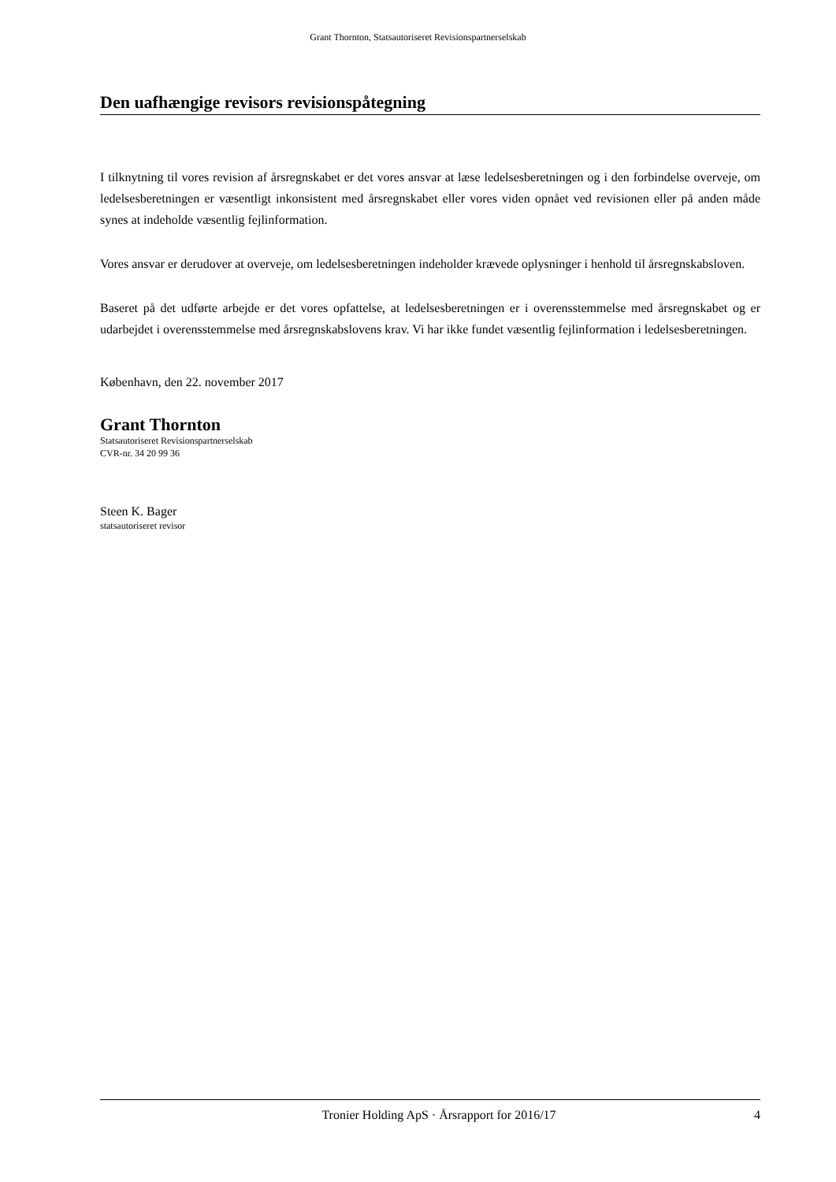Grant Thornton, Statsautoriseret Revisionspartnerselskab
Den uafhængige revisors revisionspåtegning
I tilknytning til vores revision af årsregnskabet er det vores ansvar at læse ledelsesberetningen og i den forbindelse overveje, om ledelsesberetningen er væsentligt inkonsistent med årsregnskabet eller vores viden opnået ved revisionen eller på anden måde synes at indeholde væsentlig fejlinformation.
Vores ansvar er derudover at overveje, om ledelsesberetningen indeholder krævede oplysninger i henhold til årsregnskabsloven.
Baseret på det udførte arbejde er det vores opfattelse, at ledelsesberetningen er i overensstemmelse med årsregnskabet og er udarbejdet i overensstemmelse med årsregnskabslovens krav. Vi har ikke fundet væsentlig fejlinformation i ledelsesberetningen.
København, den 22. november 2017
Grant Thornton
Statsautoriseret Revisionspartnerselskab
CVR-nr. 34 20 99 36
Steen K. Bager
statsautoriseret revisor
Tronier Holding ApS · Årsrapport for 2016/17 4